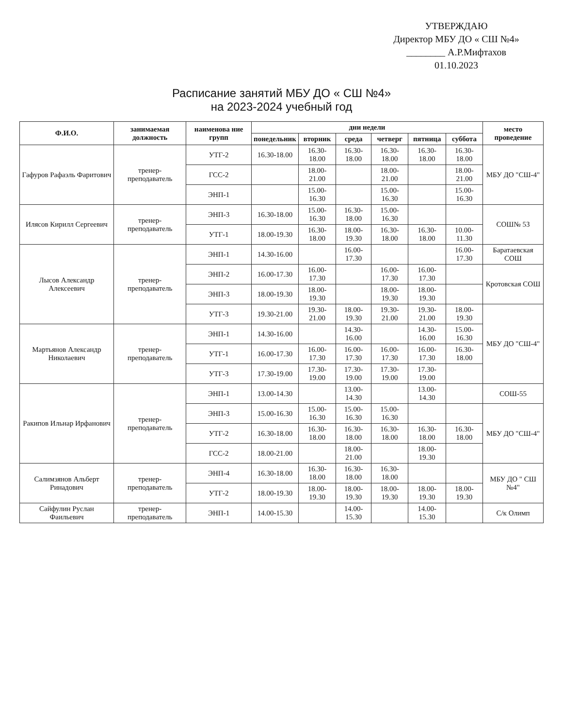УТВЕРЖДАЮ
Директор МБУ ДО « СШ №4»
________ А.Р.Мифтахов
01.10.2023
Расписание занятий МБУ ДО « СШ №4»
на 2023-2024 учебный год
| Ф.И.О. | занимаемая должность | наименова ние групп | дни недели | | | | | | место проведение |
| --- | --- | --- | --- | --- | --- | --- | --- | --- | --- |
| | | | понедельник | вторник | среда | четверг | пятница | суббота | |
| Гафуров Рафаэль Фаритович | тренер-преподаватель | УТГ-2 | 16.30-18.00 | 16.30-18.00 | 16.30-18.00 | 16.30-18.00 | 16.30-18.00 | 16.30-18.00 | МБУ ДО "СШ-4" |
| | | ГСС-2 | | 18.00-21.00 | | 18.00-21.00 | | 18.00-21.00 | |
| | | ЭНП-1 | | 15.00-16.30 | | 15.00-16.30 | | 15.00-16.30 | |
| Илясов Кирилл Сергеевич | тренер-преподаватель | ЭНП-3 | 16.30-18.00 | 15.00-16.30 | 16.30-18.00 | 15.00-16.30 | | | СОШ№ 53 |
| | | УТГ-1 | 18.00-19.30 | 16.30-18.00 | 18.00-19.30 | 16.30-18.00 | 16.30-18.00 | 10.00-11.30 | |
| Лысов Александр Алексеевич | тренер-преподаватель | ЭНП-1 | 14.30-16.00 | | 16.00-17.30 | | | 16.00-17.30 | Баратаевская СОШ |
| | | ЭНП-2 | 16.00-17.30 | 16.00-17.30 | | 16.00-17.30 | 16.00-17.30 | | Кротовская СОШ |
| | | ЭНП-3 | 18.00-19.30 | 18.00-19.30 | | 18.00-19.30 | 18.00-19.30 | | |
| | | УТГ-3 | 19.30-21.00 | 19.30-21.00 | 18.00-19.30 | 19.30-21.00 | 19.30-21.00 | 18.00-19.30 | МБУ ДО "СШ-4" |
| Мартьянов Александр Николаевич | тренер-преподаватель | ЭНП-1 | 14.30-16.00 | | 14.30-16.00 | | 14.30-16.00 | 15.00-16.30 | |
| | | УТГ-1 | 16.00-17.30 | 16.00-17.30 | 16.00-17.30 | 16.00-17.30 | 16.00-17.30 | 16.30-18.00 | |
| | | УТГ-3 | 17.30-19.00 | 17.30-19.00 | 17.30-19.00 | 17.30-19.00 | 17.30-19.00 | | |
| Ракипов Ильнар Ирфанович | тренер-преподаватель | ЭНП-1 | 13.00-14.30 | | 13.00-14.30 | | 13.00-14.30 | | СОШ-55 |
| | | ЭНП-3 | 15.00-16.30 | 15.00-16.30 | 15.00-16.30 | 15.00-16.30 | | | МБУ ДО "СШ-4" |
| | | УТГ-2 | 16.30-18.00 | 16.30-18.00 | 16.30-18.00 | 16.30-18.00 | 16.30-18.00 | 16.30-18.00 | |
| | | ГСС-2 | 18.00-21.00 | | 18.00-21.00 | | 18.00-19.30 | | |
| Салимзянов Альберт Ринадович | тренер-преподаватель | ЭНП-4 | 16.30-18.00 | 16.30-18.00 | 16.30-18.00 | 16.30-18.00 | | | МБУ ДО " СШ №4" |
| | | УТГ-2 | 18.00-19.30 | 18.00-19.30 | 18.00-19.30 | 18.00-19.30 | 18.00-19.30 | 18.00-19.30 | |
| Сайфулин Руслан Фаильевич | тренер-преподаватель | ЭНП-1 | 14.00-15.30 | | 14.00-15.30 | | 14.00-15.30 | | С/к Олимп |